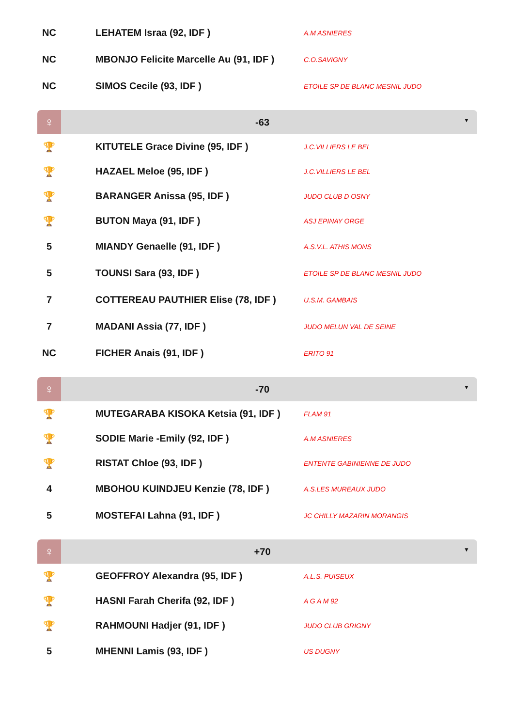| NC | LEHATEM Israa (92, IDF ) | A.M ASNIERES |
| NC | MBONJO Felicite Marcelle Au (91, IDF ) | C.O.SAVIGNY |
| NC | SIMOS Cecile (93, IDF ) | ETOILE SP DE BLANC MESNIL JUDO |
| ♀ | -63 ▼ | |
| 🏆 | KITUTELE Grace Divine (95, IDF ) | J.C.VILLIERS LE BEL |
| 🏆 | HAZAEL Meloe (95, IDF ) | J.C.VILLIERS LE BEL |
| 🏆 | BARANGER Anissa (95, IDF ) | JUDO CLUB D OSNY |
| 🏆 | BUTON Maya (91, IDF ) | ASJ EPINAY ORGE |
| 5 | MIANDY Genaelle (91, IDF ) | A.S.V.L. ATHIS MONS |
| 5 | TOUNSI Sara (93, IDF ) | ETOILE SP DE BLANC MESNIL JUDO |
| 7 | COTTEREAU PAUTHIER Elise (78, IDF ) | U.S.M. GAMBAIS |
| 7 | MADANI Assia (77, IDF ) | JUDO MELUN VAL DE SEINE |
| NC | FICHER Anais (91, IDF ) | ERITO 91 |
| ♀ | -70 ▼ | |
| 🏆 | MUTEGARABA KISOKA Ketsia (91, IDF ) | FLAM 91 |
| 🏆 | SODIE Marie -Emily (92, IDF ) | A.M ASNIERES |
| 🏆 | RISTAT Chloe (93, IDF ) | ENTENTE GABINIENNE DE JUDO |
| 4 | MBOHOU KUINDJEU Kenzie (78, IDF ) | A.S.LES MUREAUX JUDO |
| 5 | MOSTEFAI Lahna (91, IDF ) | JC CHILLY MAZARIN MORANGIS |
| ♀ | +70 ▼ | |
| 🏆 | GEOFFROY Alexandra (95, IDF ) | A.L.S. PUISEUX |
| 🏆 | HASNI Farah Cherifa (92, IDF ) | A G A M 92 |
| 🏆 | RAHMOUNI Hadjer (91, IDF ) | JUDO CLUB GRIGNY |
| 5 | MHENNI Lamis (93, IDF ) | US DUGNY |